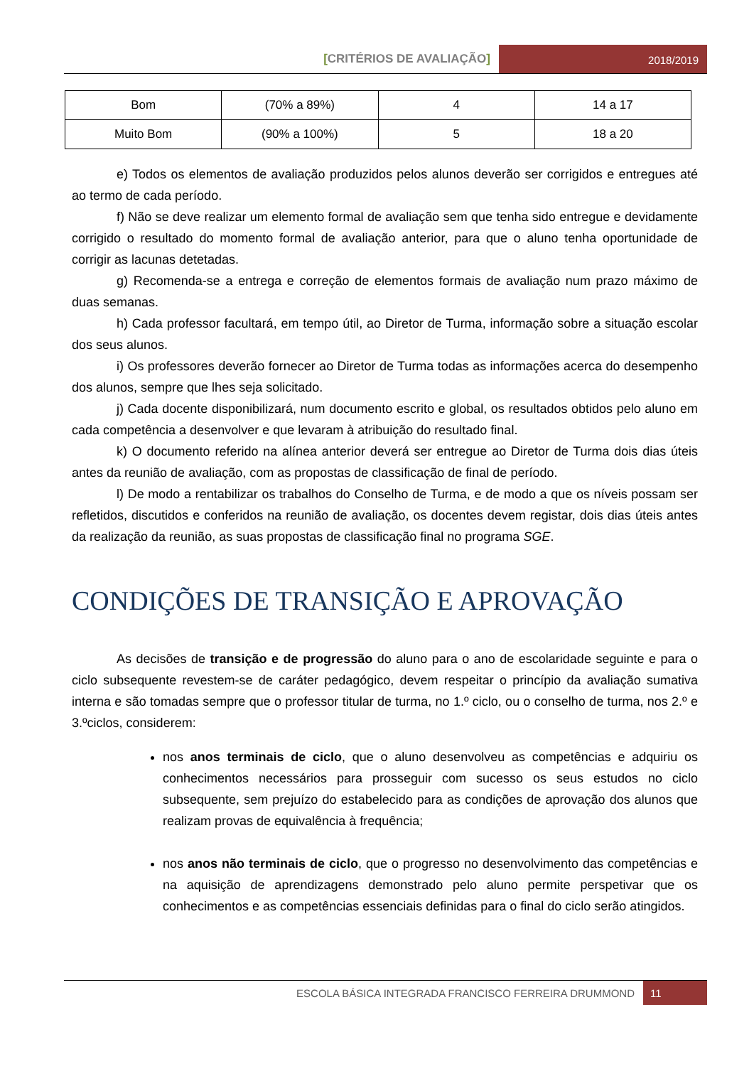[CRITÉRIOS DE AVALIAÇÃO]
2018/2019
| Bom | (70% a 89%) | 4 | 14 a 17 |
| Muito Bom | (90% a 100%) | 5 | 18 a 20 |
e) Todos os elementos de avaliação produzidos pelos alunos deverão ser corrigidos e entregues até ao termo de cada período.
f) Não se deve realizar um elemento formal de avaliação sem que tenha sido entregue e devidamente corrigido o resultado do momento formal de avaliação anterior, para que o aluno tenha oportunidade de corrigir as lacunas detetadas.
g) Recomenda-se a entrega e correção de elementos formais de avaliação num prazo máximo de duas semanas.
h) Cada professor facultará, em tempo útil, ao Diretor de Turma, informação sobre a situação escolar dos seus alunos.
i) Os professores deverão fornecer ao Diretor de Turma todas as informações acerca do desempenho dos alunos, sempre que lhes seja solicitado.
j) Cada docente disponibilizará, num documento escrito e global, os resultados obtidos pelo aluno em cada competência a desenvolver e que levaram à atribuição do resultado final.
k) O documento referido na alínea anterior deverá ser entregue ao Diretor de Turma dois dias úteis antes da reunião de avaliação, com as propostas de classificação de final de período.
l) De modo a rentabilizar os trabalhos do Conselho de Turma, e de modo a que os níveis possam ser refletidos, discutidos e conferidos na reunião de avaliação, os docentes devem registar, dois dias úteis antes da realização da reunião, as suas propostas de classificação final no programa SGE.
CONDIÇÕES DE TRANSIÇÃO E APROVAÇÃO
As decisões de transição e de progressão do aluno para o ano de escolaridade seguinte e para o ciclo subsequente revestem-se de caráter pedagógico, devem respeitar o princípio da avaliação sumativa interna e são tomadas sempre que o professor titular de turma, no 1.º ciclo, ou o conselho de turma, nos 2.º e 3.ºciclos, considerem:
nos anos terminais de ciclo, que o aluno desenvolveu as competências e adquiriu os conhecimentos necessários para prosseguir com sucesso os seus estudos no ciclo subsequente, sem prejuízo do estabelecido para as condições de aprovação dos alunos que realizam provas de equivalência à frequência;
nos anos não terminais de ciclo, que o progresso no desenvolvimento das competências e na aquisição de aprendizagens demonstrado pelo aluno permite perspetivar que os conhecimentos e as competências essenciais definidas para o final do ciclo serão atingidos.
ESCOLA BÁSICA INTEGRADA FRANCISCO FERREIRA DRUMMOND
11